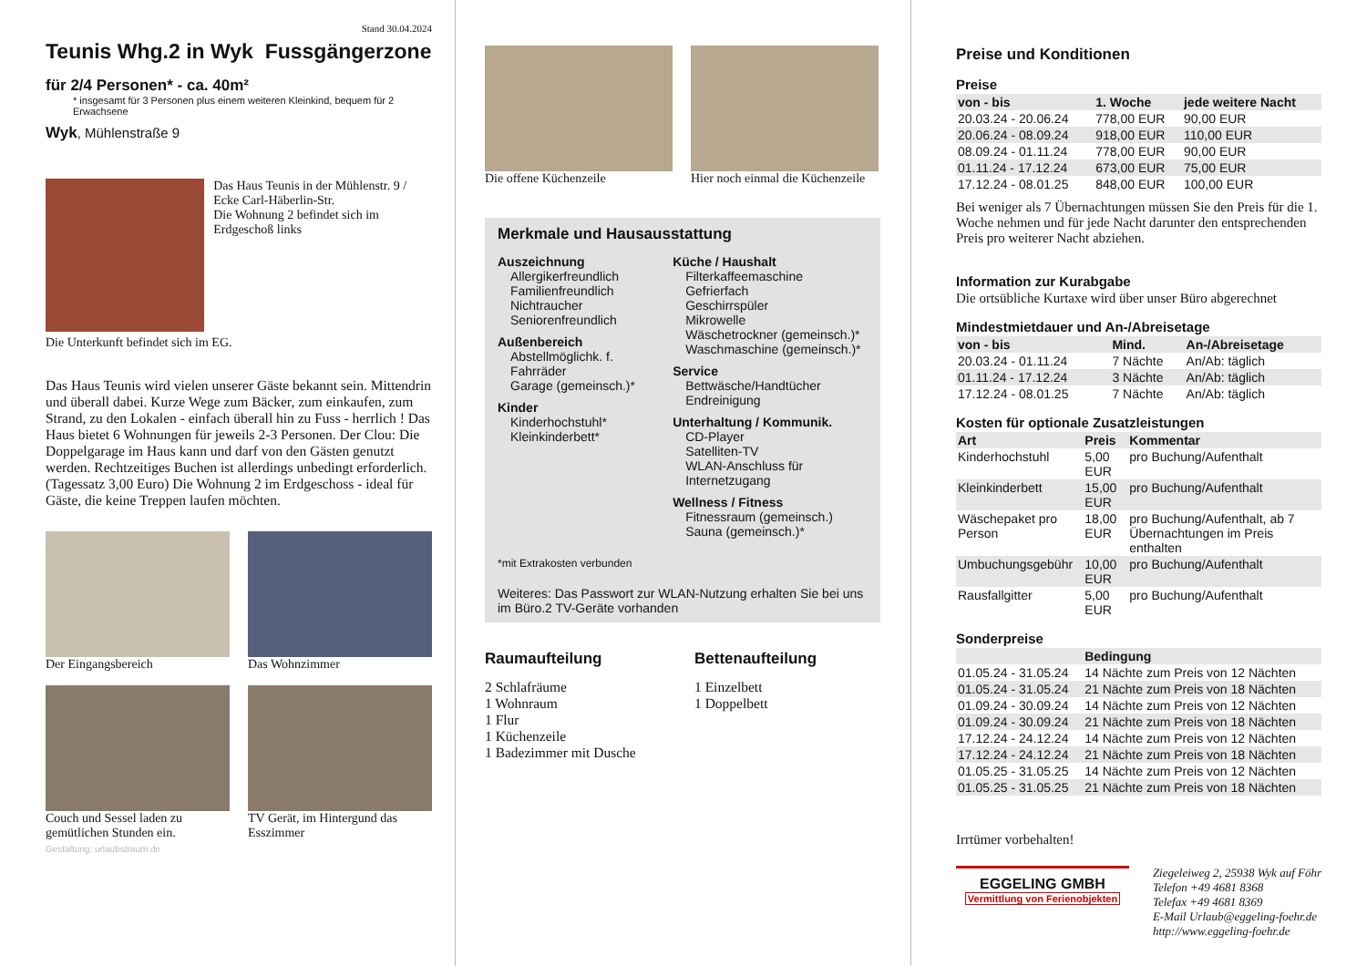Stand 30.04.2024
Teunis Whg.2 in Wyk Fussgängerzone
für 2/4 Personen* - ca. 40m²
* insgesamt für 3 Personen plus einem weiteren Kleinkind, bequem für 2 Erwachsene
Wyk, Mühlenstraße 9
Das Haus Teunis in der Mühlenstr. 9 / Ecke Carl-Häberlin-Str.
Die Wohnung 2 befindet sich im Erdgeschoß links
Die Unterkunft befindet sich im EG.
Das Haus Teunis wird vielen unserer Gäste bekannt sein. Mittendrin und überall dabei. Kurze Wege zum Bäcker, zum einkaufen, zum Strand, zu den Lokalen - einfach überall hin zu Fuss - herrlich ! Das Haus bietet 6 Wohnungen für jeweils 2-3 Personen. Der Clou: Die Doppelgarage im Haus kann und darf von den Gästen genutzt werden. Rechtzeitiges Buchen ist allerdings unbedingt erforderlich. (Tagessatz 3,00 Euro) Die Wohnung 2 im Erdgeschoss - ideal für Gäste, die keine Treppen laufen möchten.
Der Eingangsbereich Das Wohnzimmer
Couch und Sessel laden zu gemütlichen Stunden ein.
TV Gerät, im Hintergund das Esszimmer
Gestaltung: urlaubstraum.de
Die offene Küchenzeile Hier noch einmal die Küchenzeile
Merkmale und Hausausstattung
Auszeichnung
Allergikerfreundlich
Familienfreundlich
Nichtraucher
Seniorenfreundlich
Außenbereich
Abstellmöglichk. f. Fahrräder
Garage (gemeinsch.)*
Kinder
Kinderhochstuhl*
Kleinkinderbett*
Küche / Haushalt
Filterkaffeemaschine
Gefrierfach
Geschirrspüler
Mikrowelle
Wäschetrockner (gemeinsch.)*
Waschmaschine (gemeinsch.)*
Service
Bettwäsche/Handtücher
Endreinigung
Unterhaltung / Kommunik.
CD-Player
Satelliten-TV
WLAN-Anschluss für Internetzugang
Wellness / Fitness
Fitnessraum (gemeinsch.)
Sauna (gemeinsch.)*
*mit Extrakosten verbunden
Weiteres: Das Passwort zur WLAN-Nutzung erhalten Sie bei uns im Büro.2 TV-Geräte vorhanden
Raumaufteilung
2 Schlafräume
1 Wohnraum
1 Flur
1 Küchenzeile
1 Badezimmer mit Dusche
Bettenaufteilung
1 Einzelbett
1 Doppelbett
Preise und Konditionen
Preise
| von - bis | 1. Woche | jede weitere Nacht |
| --- | --- | --- |
| 20.03.24 - 20.06.24 | 778,00 EUR | 90,00 EUR |
| 20.06.24 - 08.09.24 | 918,00 EUR | 110,00 EUR |
| 08.09.24 - 01.11.24 | 778,00 EUR | 90,00 EUR |
| 01.11.24 - 17.12.24 | 673,00 EUR | 75,00 EUR |
| 17.12.24 - 08.01.25 | 848,00 EUR | 100,00 EUR |
Bei weniger als 7 Übernachtungen müssen Sie den Preis für die 1. Woche nehmen und für jede Nacht darunter den entsprechenden Preis pro weiterer Nacht abziehen.
Information zur Kurabgabe
Die ortsübliche Kurtaxe wird über unser Büro abgerechnet
Mindestmietdauer und An-/Abreisetage
| von - bis | Mind. | An-/Abreisetage |
| --- | --- | --- |
| 20.03.24 - 01.11.24 | 7 Nächte | An/Ab: täglich |
| 01.11.24 - 17.12.24 | 3 Nächte | An/Ab: täglich |
| 17.12.24 - 08.01.25 | 7 Nächte | An/Ab: täglich |
Kosten für optionale Zusatzleistungen
| Art | Preis | Kommentar |
| --- | --- | --- |
| Kinderhochstuhl | 5,00 EUR | pro Buchung/Aufenthalt |
| Kleinkinderbett | 15,00 EUR | pro Buchung/Aufenthalt |
| Wäschepaket pro Person | 18,00 EUR | pro Buchung/Aufenthalt, ab 7 Übernachtungen im Preis enthalten |
| Umbuchungsgebühr | 10,00 EUR | pro Buchung/Aufenthalt |
| Rausfallgitter | 5,00 EUR | pro Buchung/Aufenthalt |
Sonderpreise
| | Bedingung |
| --- | --- |
| 01.05.24 - 31.05.24 | 14 Nächte zum Preis von 12 Nächten |
| 01.05.24 - 31.05.24 | 21 Nächte zum Preis von 18 Nächten |
| 01.09.24 - 30.09.24 | 14 Nächte zum Preis von 12 Nächten |
| 01.09.24 - 30.09.24 | 21 Nächte zum Preis von 18 Nächten |
| 17.12.24 - 24.12.24 | 14 Nächte zum Preis von 12 Nächten |
| 17.12.24 - 24.12.24 | 21 Nächte zum Preis von 18 Nächten |
| 01.05.25 - 31.05.25 | 14 Nächte zum Preis von 12 Nächten |
| 01.05.25 - 31.05.25 | 21 Nächte zum Preis von 18 Nächten |
Irrtümer vorbehalten!
EGGELING GMBH
Vermittlung von Ferienobjekten
Ziegeleiweg 2, 25938 Wyk auf Föhr
Telefon +49 4681 8368
Telefax +49 4681 8369
E-Mail Urlaub@eggeling-foehr.de
http://www.eggeling-foehr.de